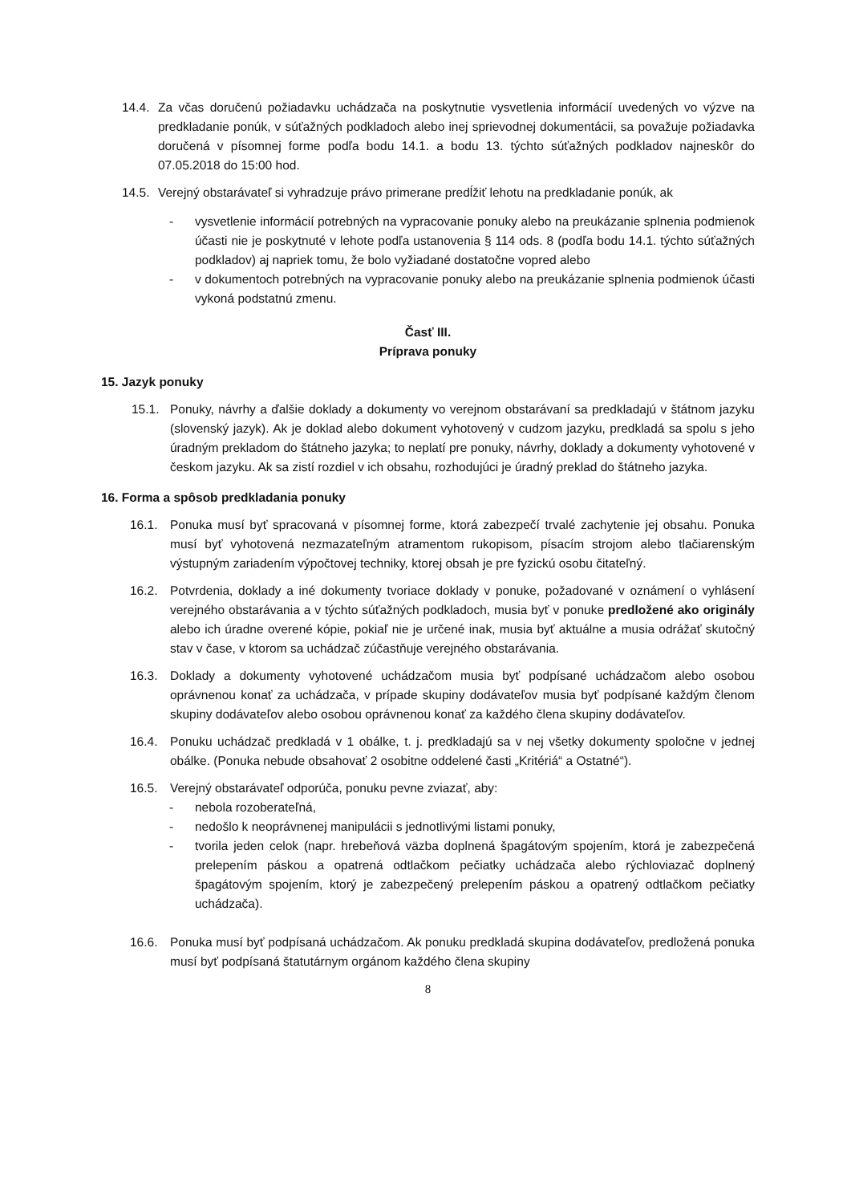14.4. Za včas doručenú požiadavku uchádzača na poskytnutie vysvetlenia informácií uvedených vo výzve na predkladanie ponúk, v súťažných podkladoch alebo inej sprievodnej dokumentácii, sa považuje požiadavka doručená v písomnej forme podľa bodu 14.1. a bodu 13. týchto súťažných podkladov najneskôr do 07.05.2018 do 15:00 hod.
14.5. Verejný obstarávateľ si vyhradzuje právo primerane predĺžiť lehotu na predkladanie ponúk, ak
- vysvetlenie informácií potrebných na vypracovanie ponuky alebo na preukázanie splnenia podmienok účasti nie je poskytnuté v lehote podľa ustanovenia § 114 ods. 8 (podľa bodu 14.1. týchto súťažných podkladov) aj napriek tomu, že bolo vyžiadané dostatočne vopred alebo
- v dokumentoch potrebných na vypracovanie ponuky alebo na preukázanie splnenia podmienok účasti vykoná podstatnú zmenu.
Časť III.
Príprava ponuky
15. Jazyk ponuky
15.1. Ponuky, návrhy a ďalšie doklady a dokumenty vo verejnom obstarávaní sa predkladajú v štátnom jazyku (slovenský jazyk). Ak je doklad alebo dokument vyhotovený v cudzom jazyku, predkladá sa spolu s jeho úradným prekladom do štátneho jazyka; to neplatí pre ponuky, návrhy, doklady a dokumenty vyhotovené v českom jazyku. Ak sa zistí rozdiel v ich obsahu, rozhodujúci je úradný preklad do štátneho jazyka.
16. Forma a spôsob predkladania ponuky
16.1. Ponuka musí byť spracovaná v písomnej forme, ktorá zabezpečí trvalé zachytenie jej obsahu. Ponuka musí byť vyhotovená nezmazateľným atramentom rukopisom, písacím strojom alebo tlačiarenským výstupným zariadením výpočtovej techniky, ktorej obsah je pre fyzickú osobu čitateľný.
16.2. Potvrdenia, doklady a iné dokumenty tvoriace doklady v ponuke, požadované v oznámení o vyhlásení verejného obstarávania a v týchto súťažných podkladoch, musia byť v ponuke predložené ako originály alebo ich úradne overené kópie, pokiaľ nie je určené inak, musia byť aktuálne a musia odrážať skutočný stav v čase, v ktorom sa uchádzač zúčastňuje verejného obstarávania.
16.3. Doklady a dokumenty vyhotovené uchádzačom musia byť podpísané uchádzačom alebo osobou oprávnenou konať za uchádzača, v prípade skupiny dodávateľov musia byť podpísané každým členom skupiny dodávateľov alebo osobou oprávnenou konať za každého člena skupiny dodávateľov.
16.4. Ponuku uchádzač predkladá v 1 obálke, t. j. predkladajú sa v nej všetky dokumenty spoločne v jednej obálke. (Ponuka nebude obsahovať 2 osobitne oddelené časti „Kritériá“ a Ostatné“).
16.5. Verejný obstarávateľ odporúča, ponuku pevne zviazať, aby:
- nebola rozoberateľná,
- nedošlo k neoprávnenej manipulácii s jednotlivými listami ponuky,
- tvorila jeden celok (napr. hrebeňová väzba doplnená špagátovým spojením, ktorá je zabezpečená prelepením páskou a opatrená odtlačkom pečiatky uchádzača alebo rýchloviazač doplnený špagátovým spojením, ktorý je zabezpečený prelepením páskou a opatrený odtlačkom pečiatky uchádzača).
16.6. Ponuka musí byť podpísaná uchádzačom. Ak ponuku predkladá skupina dodávateľov, predložená ponuka musí byť podpísaná štatutárnym orgánom každého člena skupiny
8